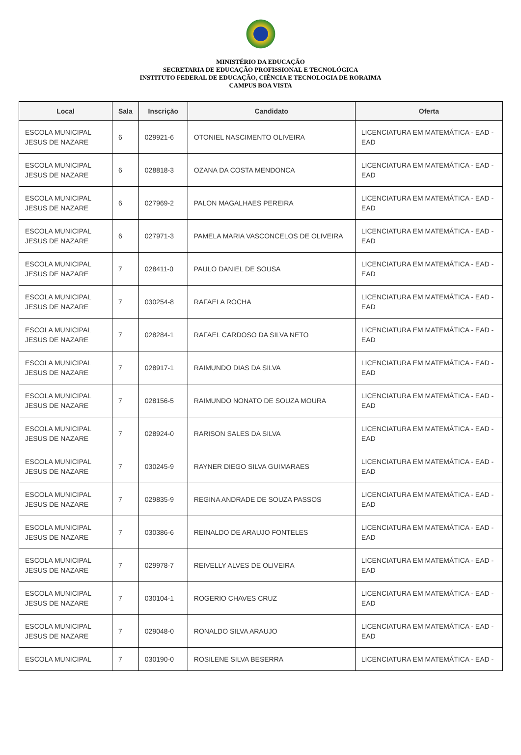MINISTÉRIO DA EDUCAÇÃO
SECRETARIA DE EDUCAÇÃO PROFISSIONAL E TECNOLÓGICA
INSTITUTO FEDERAL DE EDUCAÇÃO, CIÊNCIA E TECNOLOGIA DE RORAIMA
CAMPUS BOA VISTA
| Local | Sala | Inscrição | Candidato | Oferta |
| --- | --- | --- | --- | --- |
| ESCOLA MUNICIPAL JESUS DE NAZARE | 6 | 029921-6 | OTONIEL NASCIMENTO OLIVEIRA | LICENCIATURA EM MATEMÁTICA - EAD - EAD |
| ESCOLA MUNICIPAL JESUS DE NAZARE | 6 | 028818-3 | OZANA DA COSTA MENDONCA | LICENCIATURA EM MATEMÁTICA - EAD - EAD |
| ESCOLA MUNICIPAL JESUS DE NAZARE | 6 | 027969-2 | PALON MAGALHAES PEREIRA | LICENCIATURA EM MATEMÁTICA - EAD - EAD |
| ESCOLA MUNICIPAL JESUS DE NAZARE | 6 | 027971-3 | PAMELA MARIA VASCONCELOS DE OLIVEIRA | LICENCIATURA EM MATEMÁTICA - EAD - EAD |
| ESCOLA MUNICIPAL JESUS DE NAZARE | 7 | 028411-0 | PAULO DANIEL DE SOUSA | LICENCIATURA EM MATEMÁTICA - EAD - EAD |
| ESCOLA MUNICIPAL JESUS DE NAZARE | 7 | 030254-8 | RAFAELA ROCHA | LICENCIATURA EM MATEMÁTICA - EAD - EAD |
| ESCOLA MUNICIPAL JESUS DE NAZARE | 7 | 028284-1 | RAFAEL CARDOSO DA SILVA NETO | LICENCIATURA EM MATEMÁTICA - EAD - EAD |
| ESCOLA MUNICIPAL JESUS DE NAZARE | 7 | 028917-1 | RAIMUNDO DIAS DA SILVA | LICENCIATURA EM MATEMÁTICA - EAD - EAD |
| ESCOLA MUNICIPAL JESUS DE NAZARE | 7 | 028156-5 | RAIMUNDO NONATO DE SOUZA MOURA | LICENCIATURA EM MATEMÁTICA - EAD - EAD |
| ESCOLA MUNICIPAL JESUS DE NAZARE | 7 | 028924-0 | RARISON SALES DA SILVA | LICENCIATURA EM MATEMÁTICA - EAD - EAD |
| ESCOLA MUNICIPAL JESUS DE NAZARE | 7 | 030245-9 | RAYNER DIEGO SILVA GUIMARAES | LICENCIATURA EM MATEMÁTICA - EAD - EAD |
| ESCOLA MUNICIPAL JESUS DE NAZARE | 7 | 029835-9 | REGINA ANDRADE DE SOUZA PASSOS | LICENCIATURA EM MATEMÁTICA - EAD - EAD |
| ESCOLA MUNICIPAL JESUS DE NAZARE | 7 | 030386-6 | REINALDO DE ARAUJO FONTELES | LICENCIATURA EM MATEMÁTICA - EAD - EAD |
| ESCOLA MUNICIPAL JESUS DE NAZARE | 7 | 029978-7 | REIVELLY ALVES DE OLIVEIRA | LICENCIATURA EM MATEMÁTICA - EAD - EAD |
| ESCOLA MUNICIPAL JESUS DE NAZARE | 7 | 030104-1 | ROGERIO CHAVES CRUZ | LICENCIATURA EM MATEMÁTICA - EAD - EAD |
| ESCOLA MUNICIPAL JESUS DE NAZARE | 7 | 029048-0 | RONALDO SILVA ARAUJO | LICENCIATURA EM MATEMÁTICA - EAD - EAD |
| ESCOLA MUNICIPAL | 7 | 030190-0 | ROSILENE SILVA BESERRA | LICENCIATURA EM MATEMÁTICA - EAD - |